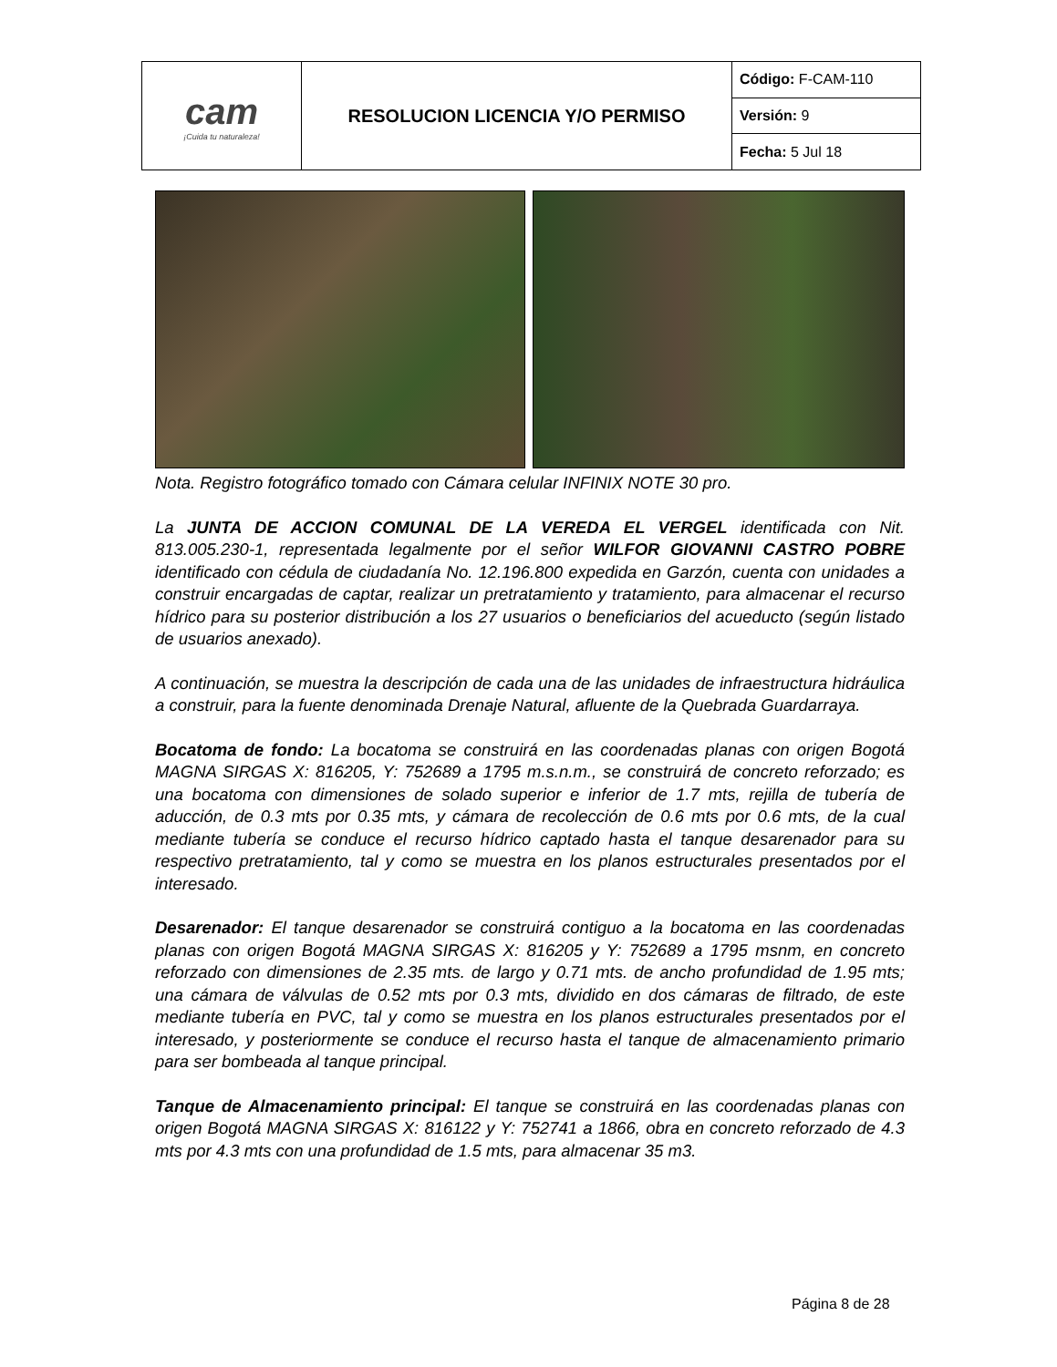| cam ¡Cuida tu naturaleza! | RESOLUCION LICENCIA Y/O PERMISO | Código: F-CAM-110 |
| | | Versión: 9 |
| | | Fecha: 5 Jul 18 |
Nota. Registro fotográfico tomado con Cámara celular INFINIX NOTE 30 pro.
La JUNTA DE ACCION COMUNAL DE LA VEREDA EL VERGEL identificada con Nit. 813.005.230-1, representada legalmente por el señor WILFOR GIOVANNI CASTRO POBRE identificado con cédula de ciudadanía No. 12.196.800 expedida en Garzón, cuenta con unidades a construir encargadas de captar, realizar un pretratamiento y tratamiento, para almacenar el recurso hídrico para su posterior distribución a los 27 usuarios o beneficiarios del acueducto (según listado de usuarios anexado).
A continuación, se muestra la descripción de cada una de las unidades de infraestructura hidráulica a construir, para la fuente denominada Drenaje Natural, afluente de la Quebrada Guardarraya.
Bocatoma de fondo: La bocatoma se construirá en las coordenadas planas con origen Bogotá MAGNA SIRGAS X: 816205, Y: 752689 a 1795 m.s.n.m., se construirá de concreto reforzado; es una bocatoma con dimensiones de solado superior e inferior de 1.7 mts, rejilla de tubería de aducción, de 0.3 mts por 0.35 mts, y cámara de recolección de 0.6 mts por 0.6 mts, de la cual mediante tubería se conduce el recurso hídrico captado hasta el tanque desarenador para su respectivo pretratamiento, tal y como se muestra en los planos estructurales presentados por el interesado.
Desarenador: El tanque desarenador se construirá contiguo a la bocatoma en las coordenadas planas con origen Bogotá MAGNA SIRGAS X: 816205 y Y: 752689 a 1795 msnm, en concreto reforzado con dimensiones de 2.35 mts. de largo y 0.71 mts. de ancho profundidad de 1.95 mts; una cámara de válvulas de 0.52 mts por 0.3 mts, dividido en dos cámaras de filtrado, de este mediante tubería en PVC, tal y como se muestra en los planos estructurales presentados por el interesado, y posteriormente se conduce el recurso hasta el tanque de almacenamiento primario para ser bombeada al tanque principal.
Tanque de Almacenamiento principal: El tanque se construirá en las coordenadas planas con origen Bogotá MAGNA SIRGAS X: 816122 y Y: 752741 a 1866, obra en concreto reforzado de 4.3 mts por 4.3 mts con una profundidad de 1.5 mts, para almacenar 35 m3.
Página 8 de 28